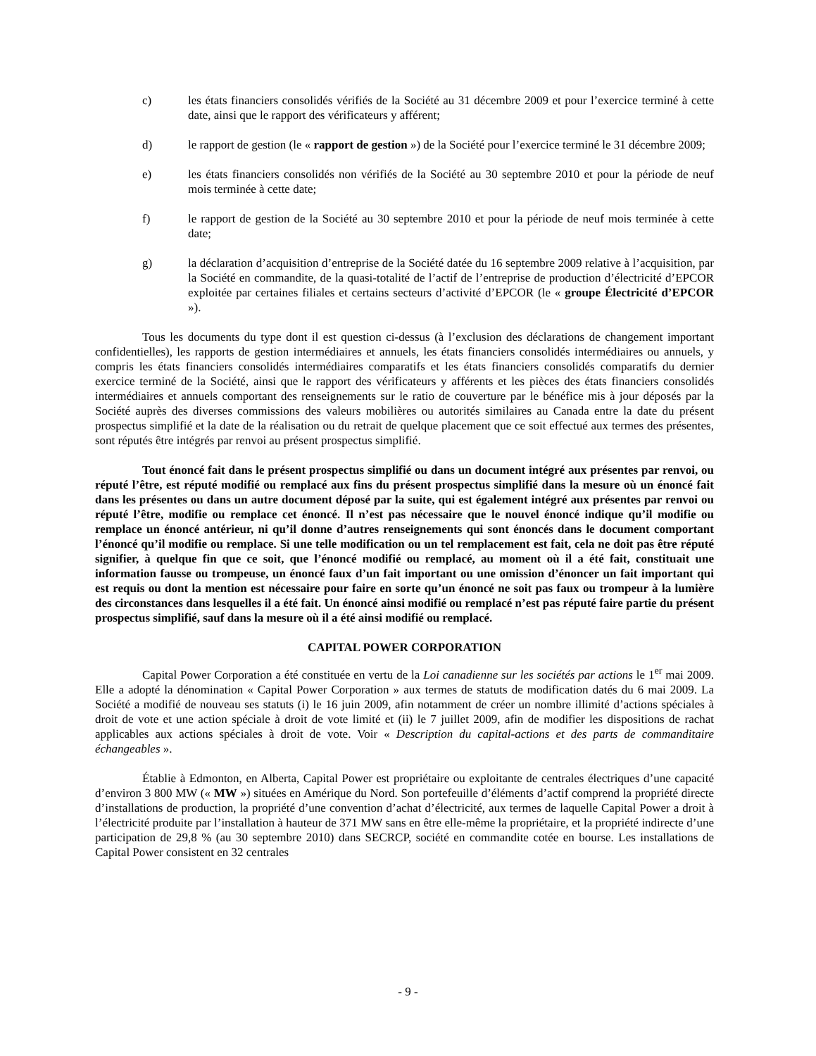c) les états financiers consolidés vérifiés de la Société au 31 décembre 2009 et pour l’exercice terminé à cette date, ainsi que le rapport des vérificateurs y afférent;
d) le rapport de gestion (le « rapport de gestion ») de la Société pour l’exercice terminé le 31 décembre 2009;
e) les états financiers consolidés non vérifiés de la Société au 30 septembre 2010 et pour la période de neuf mois terminée à cette date;
f) le rapport de gestion de la Société au 30 septembre 2010 et pour la période de neuf mois terminée à cette date;
g) la déclaration d’acquisition d’entreprise de la Société datée du 16 septembre 2009 relative à l’acquisition, par la Société en commandite, de la quasi-totalité de l’actif de l’entreprise de production d’électricité d’EPCOR exploitée par certaines filiales et certains secteurs d’activité d’EPCOR (le « groupe Électricité d’EPCOR »).
Tous les documents du type dont il est question ci-dessus (à l’exclusion des déclarations de changement important confidentielles), les rapports de gestion intermédiaires et annuels, les états financiers consolidés intermédiaires ou annuels, y compris les états financiers consolidés intermédiaires comparatifs et les états financiers consolidés comparatifs du dernier exercice terminé de la Société, ainsi que le rapport des vérificateurs y afférents et les pièces des états financiers consolidés intermédiaires et annuels comportant des renseignements sur le ratio de couverture par le bénéfice mis à jour déposés par la Société auprès des diverses commissions des valeurs mobilières ou autorités similaires au Canada entre la date du présent prospectus simplifié et la date de la réalisation ou du retrait de quelque placement que ce soit effectué aux termes des présentes, sont réputés être intégrés par renvoi au présent prospectus simplifié.
Tout énoncé fait dans le présent prospectus simplifié ou dans un document intégré aux présentes par renvoi, ou réputé l’être, est réputé modifié ou remplacé aux fins du présent prospectus simplifié dans la mesure où un énoncé fait dans les présentes ou dans un autre document déposé par la suite, qui est également intégré aux présentes par renvoi ou réputé l’être, modifie ou remplace cet énoncé. Il n’est pas nécessaire que le nouvel énoncé indique qu’il modifie ou remplace un énoncé antérieur, ni qu’il donne d’autres renseignements qui sont énoncés dans le document comportant l’énoncé qu’il modifie ou remplace. Si une telle modification ou un tel remplacement est fait, cela ne doit pas être réputé signifier, à quelque fin que ce soit, que l’énoncé modifié ou remplacé, au moment où il a été fait, constituait une information fausse ou trompeuse, un énoncé faux d’un fait important ou une omission d’énoncer un fait important qui est requis ou dont la mention est nécessaire pour faire en sorte qu’un énoncé ne soit pas faux ou trompeur à la lumière des circonstances dans lesquelles il a été fait. Un énoncé ainsi modifié ou remplacé n’est pas réputé faire partie du présent prospectus simplifié, sauf dans la mesure où il a été ainsi modifié ou remplacé.
CAPITAL POWER CORPORATION
Capital Power Corporation a été constituée en vertu de la Loi canadienne sur les sociétés par actions le 1<sup>er</sup> mai 2009. Elle a adopté la dénomination « Capital Power Corporation » aux termes de statuts de modification datés du 6 mai 2009. La Société a modifié de nouveau ses statuts (i) le 16 juin 2009, afin notamment de créer un nombre illimité d’actions spéciales à droit de vote et une action spéciale à droit de vote limité et (ii) le 7 juillet 2009, afin de modifier les dispositions de rachat applicables aux actions spéciales à droit de vote. Voir « Description du capital-actions et des parts de commanditaire échangeables ».
Établie à Edmonton, en Alberta, Capital Power est propriétaire ou exploitante de centrales électriques d’une capacité d’environ 3 800 MW (« MW ») situées en Amérique du Nord. Son portefeuille d’éléments d’actif comprend la propriété directe d’installations de production, la propriété d’une convention d’achat d’électricité, aux termes de laquelle Capital Power a droit à l’électricité produite par l’installation à hauteur de 371 MW sans en être elle-même la propriétaire, et la propriété indirecte d’une participation de 29,8 % (au 30 septembre 2010) dans SECRCP, société en commandite cotée en bourse. Les installations de Capital Power consistent en 32 centrales
- 9 -